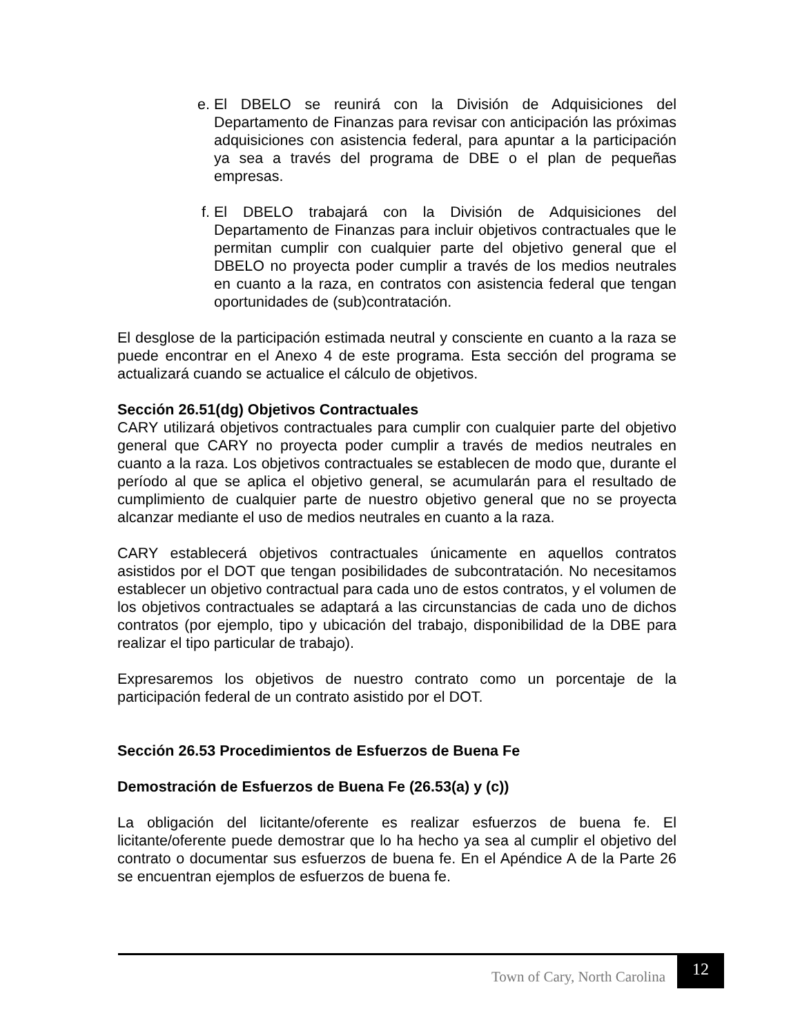e. El DBELO se reunirá con la División de Adquisiciones del Departamento de Finanzas para revisar con anticipación las próximas adquisiciones con asistencia federal, para apuntar a la participación ya sea a través del programa de DBE o el plan de pequeñas empresas.
f. El DBELO trabajará con la División de Adquisiciones del Departamento de Finanzas para incluir objetivos contractuales que le permitan cumplir con cualquier parte del objetivo general que el DBELO no proyecta poder cumplir a través de los medios neutrales en cuanto a la raza, en contratos con asistencia federal que tengan oportunidades de (sub)contratación.
El desglose de la participación estimada neutral y consciente en cuanto a la raza se puede encontrar en el Anexo 4 de este programa. Esta sección del programa se actualizará cuando se actualice el cálculo de objetivos.
Sección 26.51(dg) Objetivos Contractuales
CARY utilizará objetivos contractuales para cumplir con cualquier parte del objetivo general que CARY no proyecta poder cumplir a través de medios neutrales en cuanto a la raza. Los objetivos contractuales se establecen de modo que, durante el período al que se aplica el objetivo general, se acumularán para el resultado de cumplimiento de cualquier parte de nuestro objetivo general que no se proyecta alcanzar mediante el uso de medios neutrales en cuanto a la raza.
CARY establecerá objetivos contractuales únicamente en aquellos contratos asistidos por el DOT que tengan posibilidades de subcontratación. No necesitamos establecer un objetivo contractual para cada uno de estos contratos, y el volumen de los objetivos contractuales se adaptará a las circunstancias de cada uno de dichos contratos (por ejemplo, tipo y ubicación del trabajo, disponibilidad de la DBE para realizar el tipo particular de trabajo).
Expresaremos los objetivos de nuestro contrato como un porcentaje de la participación federal de un contrato asistido por el DOT.
Sección 26.53 Procedimientos de Esfuerzos de Buena Fe
Demostración de Esfuerzos de Buena Fe (26.53(a) y (c))
La obligación del licitante/oferente es realizar esfuerzos de buena fe. El licitante/oferente puede demostrar que lo ha hecho ya sea al cumplir el objetivo del contrato o documentar sus esfuerzos de buena fe. En el Apéndice A de la Parte 26 se encuentran ejemplos de esfuerzos de buena fe.
Town of Cary, North Carolina
12